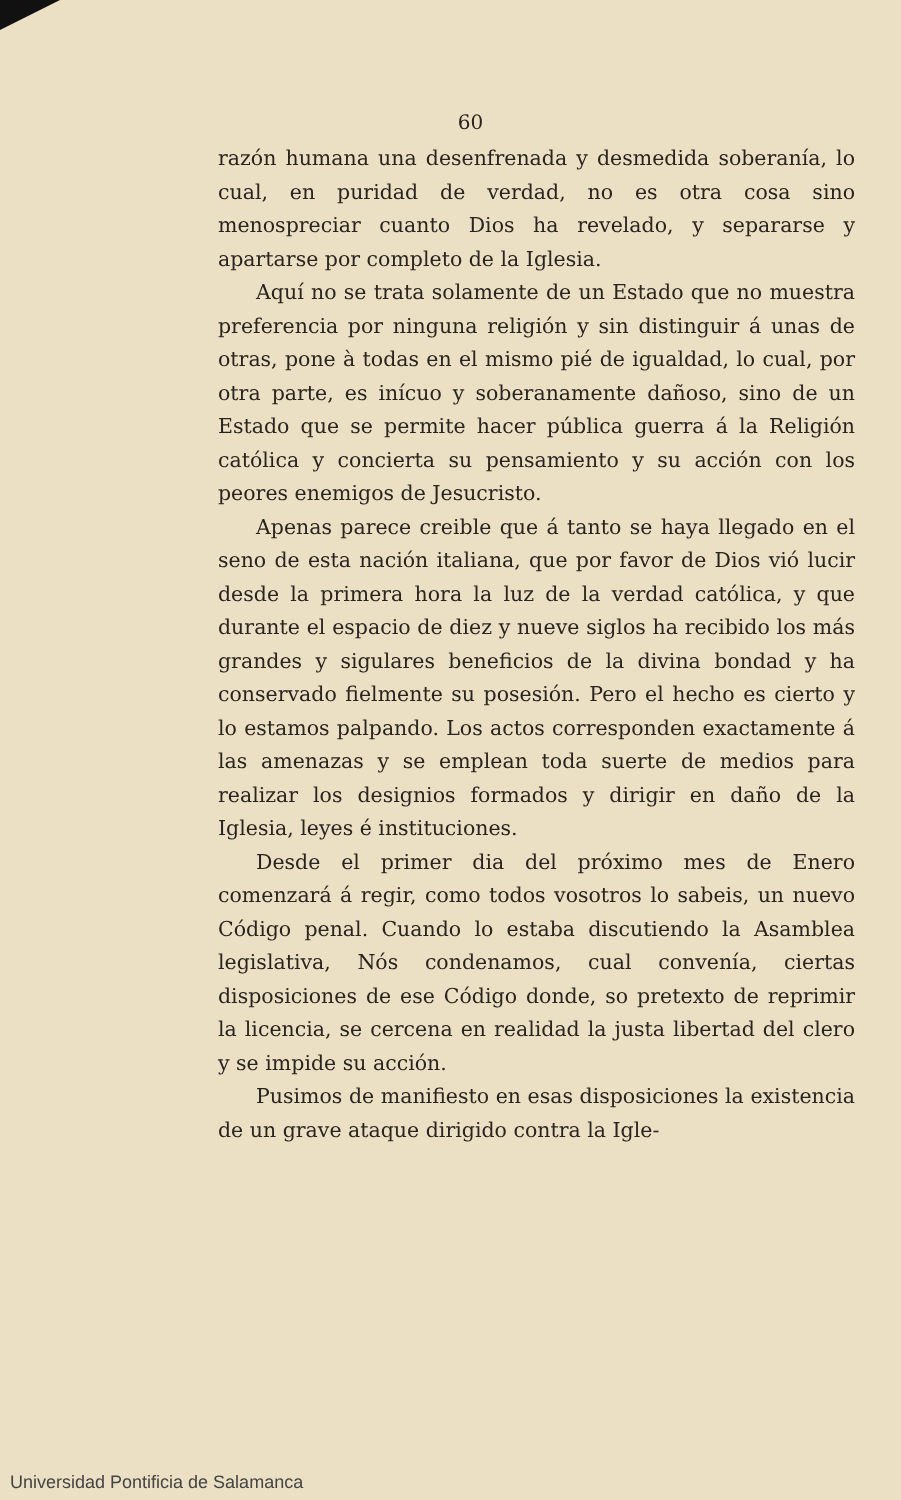60
razón humana una desenfrenada y desmedida soberanía, lo cual, en puridad de verdad, no es otra cosa sino menospreciar cuanto Dios ha revelado, y separarse y apartarse por completo de la Iglesia.
Aquí no se trata solamente de un Estado que no muestra preferencia por ninguna religión y sin distinguir á unas de otras, pone à todas en el mismo pié de igualdad, lo cual, por otra parte, es inícuo y soberanamente dañoso, sino de un Estado que se permite hacer pública guerra á la Religión católica y concierta su pensamiento y su acción con los peores enemigos de Jesucristo.
Apenas parece creible que á tanto se haya llegado en el seno de esta nación italiana, que por favor de Dios vió lucir desde la primera hora la luz de la verdad católica, y que durante el espacio de diez y nueve siglos ha recibido los más grandes y sigulares beneficios de la divina bondad y ha conservado fielmente su posesión. Pero el hecho es cierto y lo estamos palpando. Los actos corresponden exactamente á las amenazas y se emplean toda suerte de medios para realizar los designios formados y dirigir en daño de la Iglesia, leyes é instituciones.
Desde el primer dia del próximo mes de Enero comenzará á regir, como todos vosotros lo sabeis, un nuevo Código penal. Cuando lo estaba discutiendo la Asamblea legislativa, Nós condenamos, cual convenía, ciertas disposiciones de ese Código donde, so pretexto de reprimir la licencia, se cercena en realidad la justa libertad del clero y se impide su acción.
Pusimos de manifiesto en esas disposiciones la existencia de un grave ataque dirigido contra la Igle-
Universidad Pontificia de Salamanca